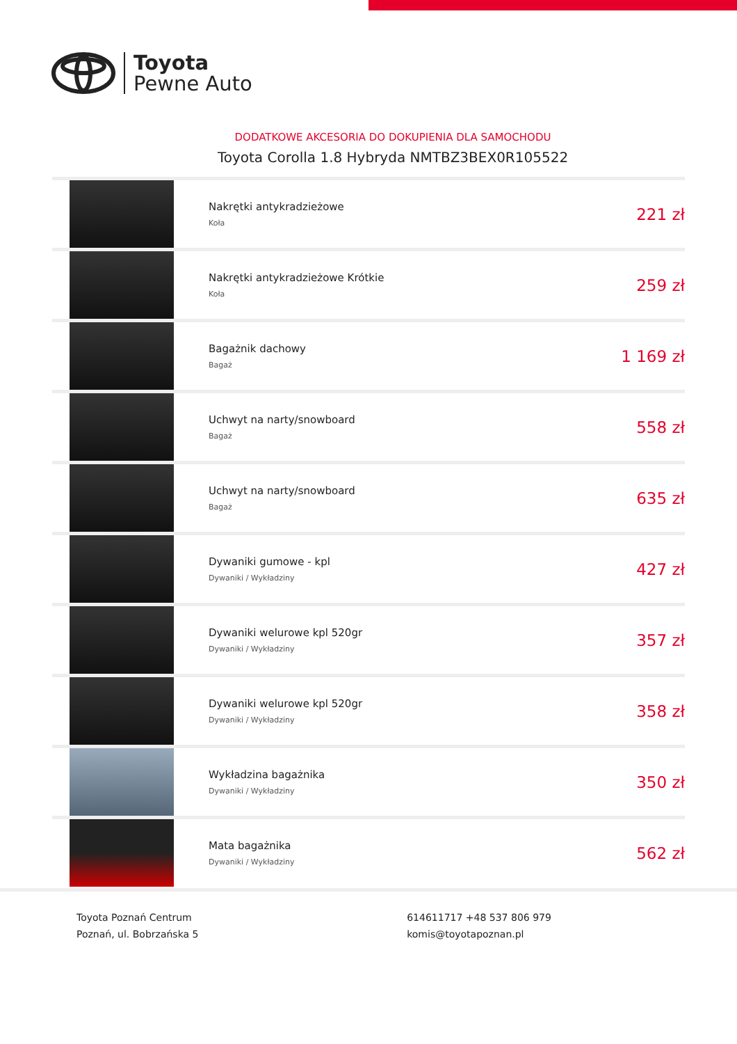Toyota
Pewne Auto
DODATKOWE AKCESORIA DO DOKUPIENIA DLA SAMOCHODU
Toyota Corolla 1.8 Hybryda NMTBZ3BEX0R105522
| | Nakrętki antykradzieżowe Koła | 221 zł |
| | Nakrętki antykradzieżowe Krótkie Koła | 259 zł |
| | Bagażnik dachowy Bagaż | 1 169 zł |
| | Uchwyt na narty/snowboard Bagaż | 558 zł |
| | Uchwyt na narty/snowboard Bagaż | 635 zł |
| | Dywaniki gumowe - kpl Dywaniki / Wykładziny | 427 zł |
| | Dywaniki welurowe kpl 520gr Dywaniki / Wykładziny | 357 zł |
| | Dywaniki welurowe kpl 520gr Dywaniki / Wykładziny | 358 zł |
| | Wykładzina bagażnika Dywaniki / Wykładziny | 350 zł |
| | Mata bagażnika Dywaniki / Wykładziny | 562 zł |
Toyota Poznań Centrum
Poznań, ul. Bobrzańska 5
614611717 +48 537 806 979
komis@toyotapoznan.pl